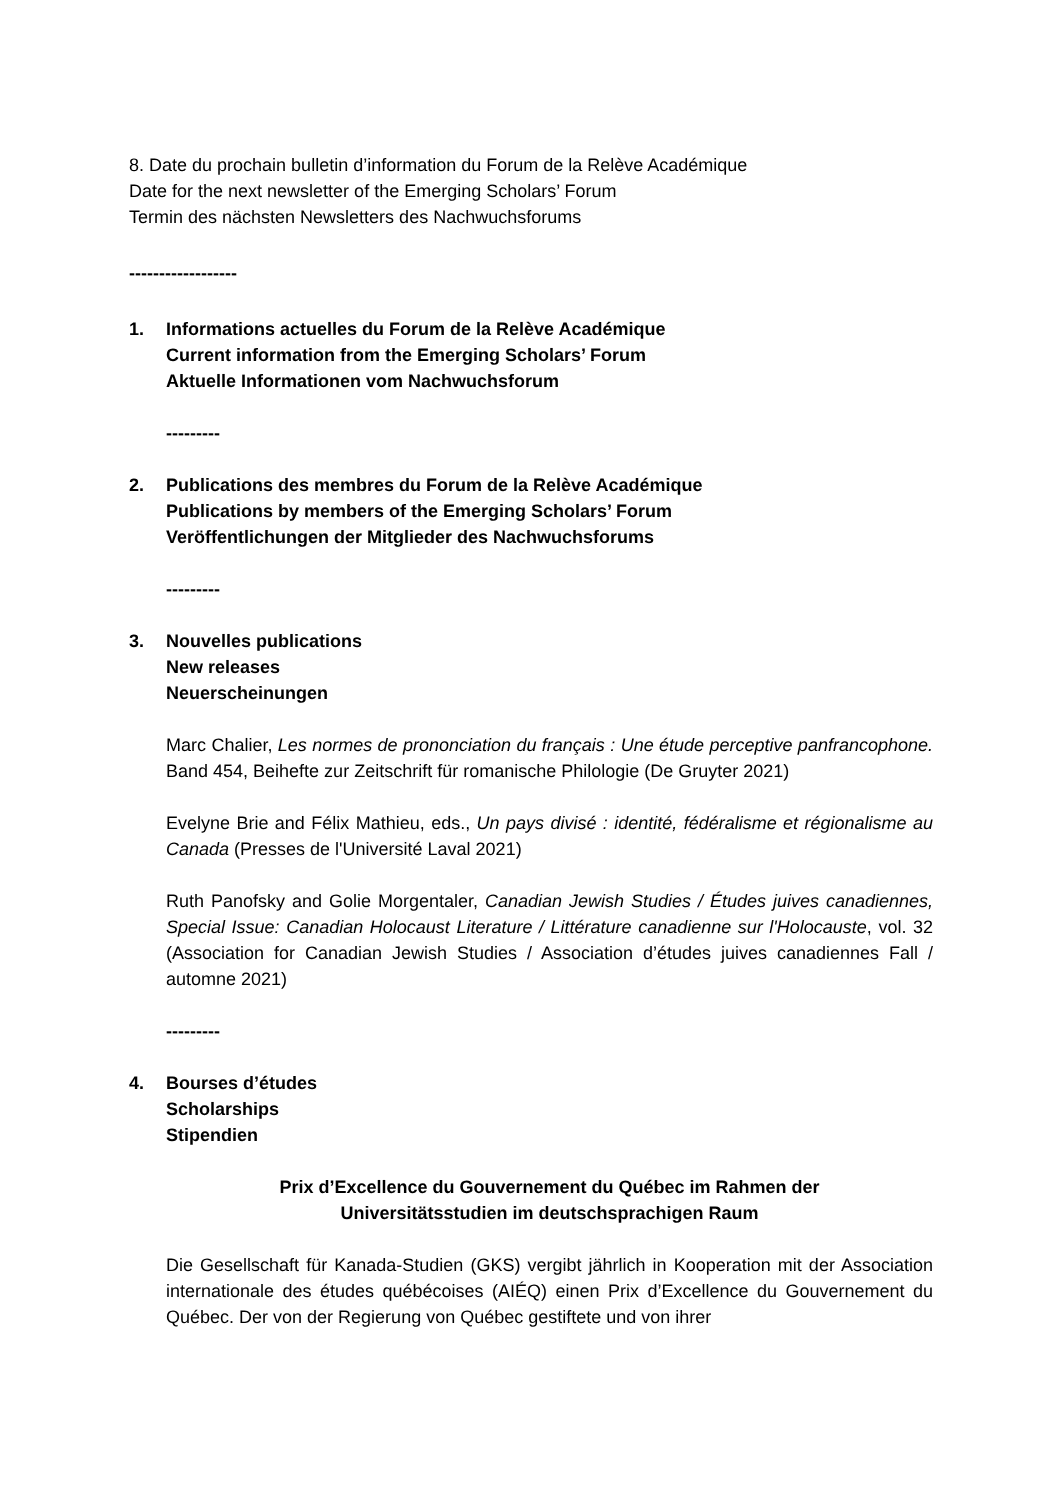8. Date du prochain bulletin d’information du Forum de la Relève Académique
Date for the next newsletter of the Emerging Scholars’ Forum
Termin des nächsten Newsletters des Nachwuchsforums
------------------
1. Informations actuelles du Forum de la Relève Académique
Current information from the Emerging Scholars’ Forum
Aktuelle Informationen vom Nachwuchsforum
---------
2. Publications des membres du Forum de la Relève Académique
Publications by members of the Emerging Scholars’ Forum
Veröffentlichungen der Mitglieder des Nachwuchsforums
---------
3. Nouvelles publications
New releases
Neuerscheinungen
Marc Chalier, Les normes de prononciation du français : Une étude perceptive panfrancophone. Band 454, Beihefte zur Zeitschrift für romanische Philologie (De Gruyter 2021)
Evelyne Brie and Félix Mathieu, eds., Un pays divisé : identité, fédéralisme et régionalisme au Canada (Presses de l'Université Laval 2021)
Ruth Panofsky and Golie Morgentaler, Canadian Jewish Studies / Études juives canadiennes, Special Issue: Canadian Holocaust Literature / Littérature canadienne sur l'Holocauste, vol. 32 (Association for Canadian Jewish Studies / Association d’études juives canadiennes Fall / automne 2021)
---------
4. Bourses d’études
Scholarships
Stipendien
Prix d’Excellence du Gouvernement du Québec im Rahmen der
Universitätsstudien im deutschsprachigen Raum
Die Gesellschaft für Kanada-Studien (GKS) vergibt jährlich in Kooperation mit der Association internationale des études québécoises (AIÉQ) einen Prix d’Excellence du Gouvernement du Québec. Der von der Regierung von Québec gestiftete und von ihrer